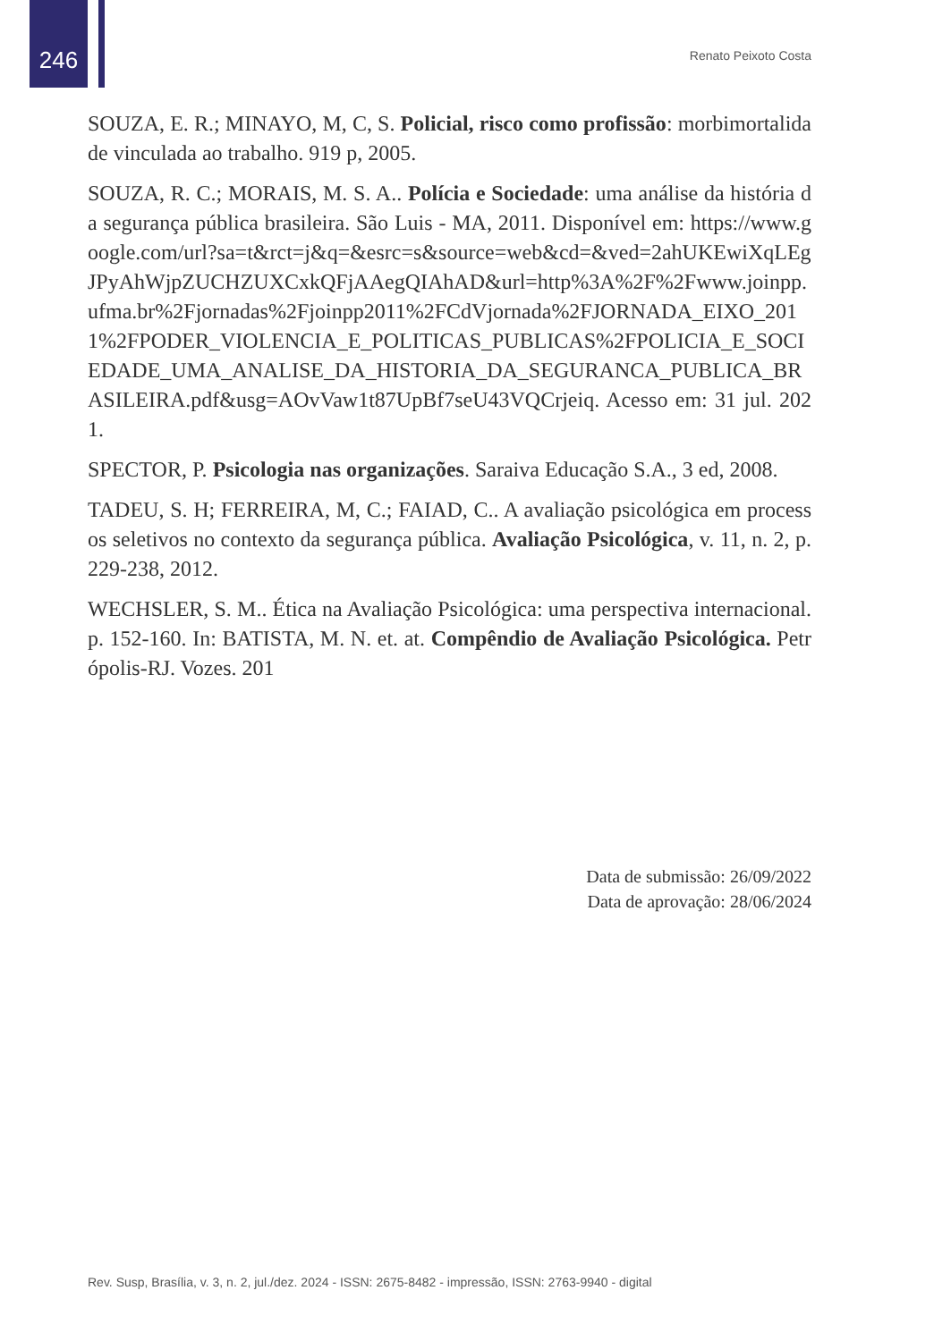246 Renato Peixoto Costa
SOUZA, E. R.; MINAYO, M, C, S. Policial, risco como profissão: morbimortalidade vinculada ao trabalho. 919 p, 2005.
SOUZA, R. C.; MORAIS, M. S. A.. Polícia e Sociedade: uma análise da história da segurança pública brasileira. São Luis - MA, 2011. Disponível em: https://www.google.com/url?sa=t&rct=j&q=&esrc=s&source=web&cd=&ved=2ahUKEwiXqLEgJPyAhWjpZUCHZUXCxkQFjAAegQIAhAD&url=http%3A%2F%2Fwww.joinpp.ufma.br%2Fjornadas%2Fjoinpp2011%2FCdVjornada%2FJORNADA_EIXO_2011%2FPODER_VIOLENCIA_E_POLITICAS_PUBLICAS%2FPOLICIA_E_SOCIEDADE_UMA_ANALISE_DA_HISTORIA_DA_SEGURANCA_PUBLICA_BRASILEIRA.pdf&usg=AOvVaw1t87UpBf7seU43VQCrjeiq. Acesso em: 31 jul. 2021.
SPECTOR, P. Psicologia nas organizações. Saraiva Educação S.A., 3 ed, 2008.
TADEU, S. H; FERREIRA, M, C.; FAIAD, C.. A avaliação psicológica em processos seletivos no contexto da segurança pública. Avaliação Psicológica, v. 11, n. 2, p. 229-238, 2012.
WECHSLER, S. M.. Ética na Avaliação Psicológica: uma perspectiva internacional. p. 152-160. In: BATISTA, M. N. et. at. Compêndio de Avaliação Psicológica. Petrópolis-RJ. Vozes. 201
Data de submissão: 26/09/2022
Data de aprovação: 28/06/2024
Rev. Susp, Brasília, v. 3, n. 2, jul./dez. 2024 - ISSN: 2675-8482 - impressão, ISSN: 2763-9940 - digital